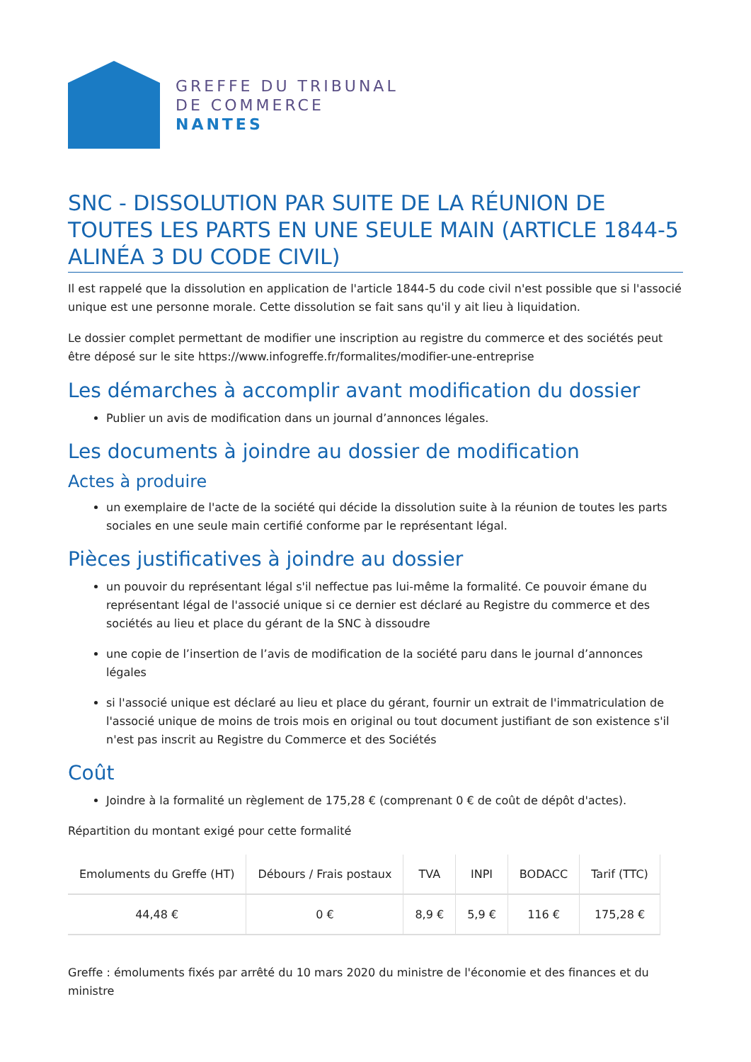GREFFE DU TRIBUNAL
DE COMMERCE
NANTES
SNC - DISSOLUTION PAR SUITE DE LA RÉUNION DE TOUTES LES PARTS EN UNE SEULE MAIN (ARTICLE 1844-5 ALINÉA 3 DU CODE CIVIL)
Il est rappelé que la dissolution en application de l'article 1844-5 du code civil n'est possible que si l'associé unique est une personne morale. Cette dissolution se fait sans qu'il y ait lieu à liquidation.
Le dossier complet permettant de modifier une inscription au registre du commerce et des sociétés peut être déposé sur le site https://www.infogreffe.fr/formalites/modifier-une-entreprise
Les démarches à accomplir avant modification du dossier
Publier un avis de modification dans un journal d’annonces légales.
Les documents à joindre au dossier de modification
Actes à produire
un exemplaire de l'acte de la société qui décide la dissolution suite à la réunion de toutes les parts sociales en une seule main certifié conforme par le représentant légal.
Pièces justificatives à joindre au dossier
un pouvoir du représentant légal s'il neffectue pas lui-même la formalité. Ce pouvoir émane du représentant légal de l'associé unique si ce dernier est déclaré au Registre du commerce et des sociétés au lieu et place du gérant de la SNC à dissoudre
une copie de l’insertion de l’avis de modification de la société paru dans le journal d’annonces légales
si l'associé unique est déclaré au lieu et place du gérant, fournir un extrait de l'immatriculation de l'associé unique de moins de trois mois en original ou tout document justifiant de son existence s'il n'est pas inscrit au Registre du Commerce et des Sociétés
Coût
Joindre à la formalité un règlement de 175,28 € (comprenant 0 € de coût de dépôt d'actes).
Répartition du montant exigé pour cette formalité
| Emoluments du Greffe (HT) | Débours / Frais postaux | TVA | INPI | BODACC | Tarif (TTC) |
| --- | --- | --- | --- | --- | --- |
| 44,48 € | 0 € | 8,9 € | 5,9 € | 116 € | 175,28 € |
Greffe : émoluments fixés par arrêté du 10 mars 2020 du ministre de l'économie et des finances et du ministre